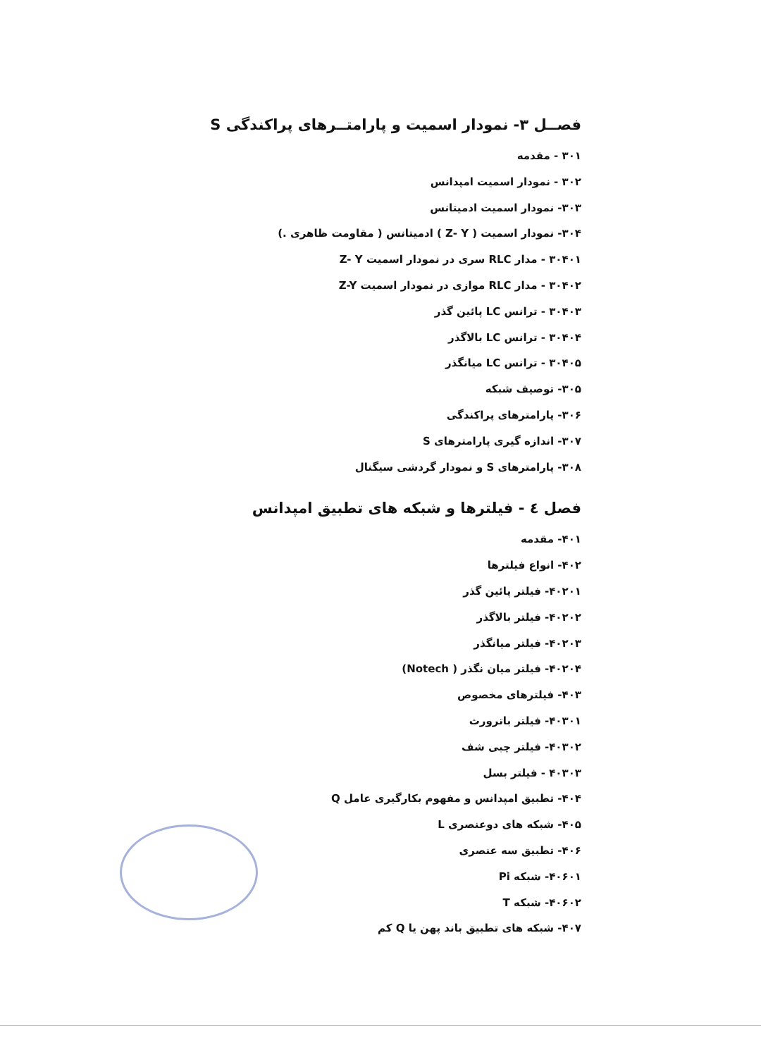فصــل ۳- نمودار اسمیت و پارامتــرهای پراکندگی S
۳۰۱ - مقدمه
۳۰۲ - نمودار اسمیت امپدانس
۳۰۳- نمودار اسمیت ادمیتانس
۳۰۴- نمودار اسمیت ( Z- Y ) ادمیتانس ( مقاومت ظاهری .)
۳۰۴۰۱ - مدار RLC سری در نمودار اسمیت Z- Y
۳۰۴۰۲ - مدار RLC موازی در نمودار اسمیت Z-Y
۳۰۴۰۳ - ترانس LC پائین گذر
۳۰۴۰۴ - ترانس LC بالاگذر
۳۰۴۰۵ - ترانس LC میانگذر
۳۰۵- توصیف شبکه
۳۰۶- پارامترهای پراکندگی
۳۰۷- اندازه گیری پارامترهای S
۳۰۸- پارامترهای S و نمودار گردشی سیگنال
فصل ٤ - فیلترها و شبکه های تطبیق امپدانس
۴۰۱- مقدمه
۴۰۲- انواع فیلترها
۴۰۲۰۱- فیلتر پائین گذر
۴۰۲۰۲- فیلتر بالاگذر
۴۰۲۰۳- فیلتر میانگذر
۴۰۲۰۴- فیلتر میان نگذر ( Notech)
۴۰۳- فیلترهای مخصوص
۴۰۳۰۱- فیلتر باترورث
۴۰۳۰۲- فیلتر چبی شف
۴۰۳۰۳ - فیلتر بسل
۴۰۴- تطبیق امپدانس و مفهوم بکارگیری عامل Q
۴۰۵- شبکه های دوعنصری L
۴۰۶- تطبیق سه عنصری
۴۰۶۰۱- شبکه Pi
۴۰۶۰۲- شبکه T
۴۰۷- شبکه های تطبیق باند پهن یا Q کم